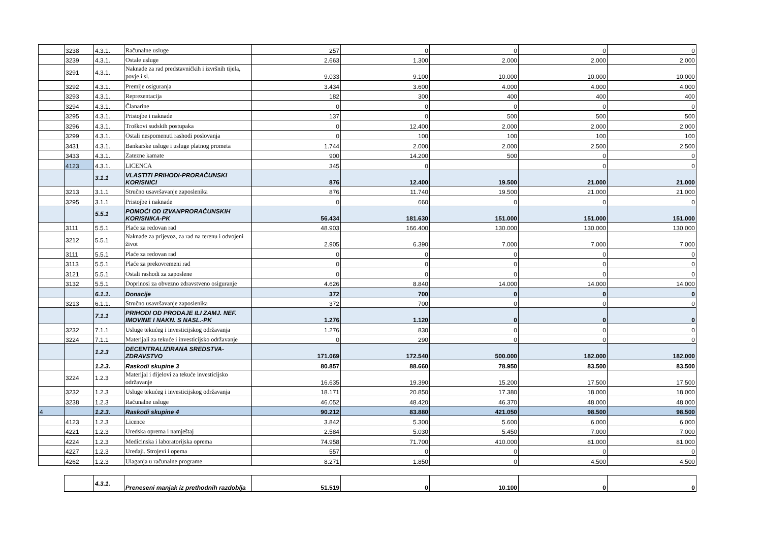| | 3238 | 4.3.1. | Računalne usluge | 257 | 0 | 0 | 0 | 0 |
| | 3239 | 4.3.1. | Ostale usluge | 2.663 | 1.300 | 2.000 | 2.000 | 2.000 |
| | 3291 | 4.3.1. | Naknade za rad predstavničkih i izvršnih tijela, povje.i sl. | 9.033 | 9.100 | 10.000 | 10.000 | 10.000 |
| | 3292 | 4.3.1. | Premije osiguranja | 3.434 | 3.600 | 4.000 | 4.000 | 4.000 |
| | 3293 | 4.3.1. | Reprezentacija | 182 | 300 | 400 | 400 | 400 |
| | 3294 | 4.3.1. | Članarine | 0 | 0 | 0 | 0 | 0 |
| | 3295 | 4.3.1. | Pristojbe i naknade | 137 | 0 | 500 | 500 | 500 |
| | 3296 | 4.3.1. | Troškovi sudskih postupaka | 0 | 12.400 | 2.000 | 2.000 | 2.000 |
| | 3299 | 4.3.1. | Ostali nespomenuti rashodi poslovanja | 0 | 100 | 100 | 100 | 100 |
| | 3431 | 4.3.1. | Bankarske usluge i usluge platnog prometa | 1.744 | 2.000 | 2.000 | 2.500 | 2.500 |
| | 3433 | 4.3.1. | Zatezne kamate | 900 | 14.200 | 500 | 0 | 0 |
| | 4123 | 4.3.1. | LICENCA | 345 | 0 | | 0 | 0 |
| | | 3.1.1 | VLASTITI PRIHODI-PRORAČUNSKI KORISNICI | 876 | 12.400 | 19.500 | 21.000 | 21.000 |
| | 3213 | 3.1.1 | Stručno usavršavanje zaposlenika | 876 | 11.740 | 19.500 | 21.000 | 21.000 |
| | 3295 | 3.1.1 | Pristojbe i naknade | 0 | 660 | 0 | 0 | 0 |
| | | 5.5.1 | POMOĆI OD IZVANPRORAČUNSKIH KORISNIKA-PK | 56.434 | 181.630 | 151.000 | 151.000 | 151.000 |
| | 3111 | 5.5.1 | Plaće za redovan rad | 48.903 | 166.400 | 130.000 | 130.000 | 130.000 |
| | 3212 | 5.5.1 | Naknade za prijevoz, za rad na terenu i odvojeni život | 2.905 | 6.390 | 7.000 | 7.000 | 7.000 |
| | 3111 | 5.5.1 | Plaće za redovan rad | 0 | 0 | 0 | 0 | 0 |
| | 3113 | 5.5.1 | Plaće za prekovremeni rad | 0 | 0 | 0 | 0 | 0 |
| | 3121 | 5.5.1 | Ostali rashodi za zaposlene | 0 | 0 | 0 | 0 | 0 |
| | 3132 | 5.5.1 | Doprinosi za obvezno zdravstveno osiguranje | 4.626 | 8.840 | 14.000 | 14.000 | 14.000 |
| | | 6.1.1. | Donacije | 372 | 700 | 0 | 0 | 0 |
| | 3213 | 6.1.1. | Stručno usavršavanje zaposlenika | 372 | 700 | 0 | 0 | 0 |
| | | 7.1.1 | PRIHODI OD PRODAJE ILI ZAMJ. NEF. IMOVINE I NAKN. S NASL.-PK | 1.276 | 1.120 | 0 | 0 | 0 |
| | 3232 | 7.1.1 | Usluge tekućeg i investicijskog održavanja | 1.276 | 830 | 0 | 0 | 0 |
| | 3224 | 7.1.1 | Materijali za tekuće i investicijsko održavanje | 0 | 290 | 0 | 0 | 0 |
| | | 1.2.3 | DECENTRALIZIRANA SREDSTVA-ZDRAVSTVO | 171.069 | 172.540 | 500.000 | 182.000 | 182.000 |
| | | 1.2.3. | Raskodi skupine 3 | 80.857 | 88.660 | 78.950 | 83.500 | 83.500 |
| | 3224 | 1.2.3 | Materijal i dijelovi za tekuće investicijsko održavanje | 16.635 | 19.390 | 15.200 | 17.500 | 17.500 |
| | 3232 | 1.2.3 | Usluge tekućeg i investicijskog održavanja | 18.171 | 20.850 | 17.380 | 18.000 | 18.000 |
| | 3238 | 1.2.3 | Računalne usluge | 46.052 | 48.420 | 46.370 | 48.000 | 48.000 |
| 4 | | 1.2.3. | Raskodi skupine 4 | 90.212 | 83.880 | 421.050 | 98.500 | 98.500 |
| | 4123 | 1.2.3 | Licence | 3.842 | 5.300 | 5.600 | 6.000 | 6.000 |
| | 4221 | 1.2.3 | Uredska oprema i namještaj | 2.584 | 5.030 | 5.450 | 7.000 | 7.000 |
| | 4224 | 1.2.3 | Medicinska i laboratorijska oprema | 74.958 | 71.700 | 410.000 | 81.000 | 81.000 |
| | 4227 | 1.2.3 | Uređaji. Strojevi i opema | 557 | 0 | 0 | 0 | 0 |
| | 4262 | 1.2.3 | Ulaganja u računalne programe | 8.271 | 1.850 | 0 | 4.500 | 4.500 |
| | | 4.3.1. | Preneseni manjak iz prethodnih razdoblja | 51.519 | 0 | 10.100 | 0 | 0 |